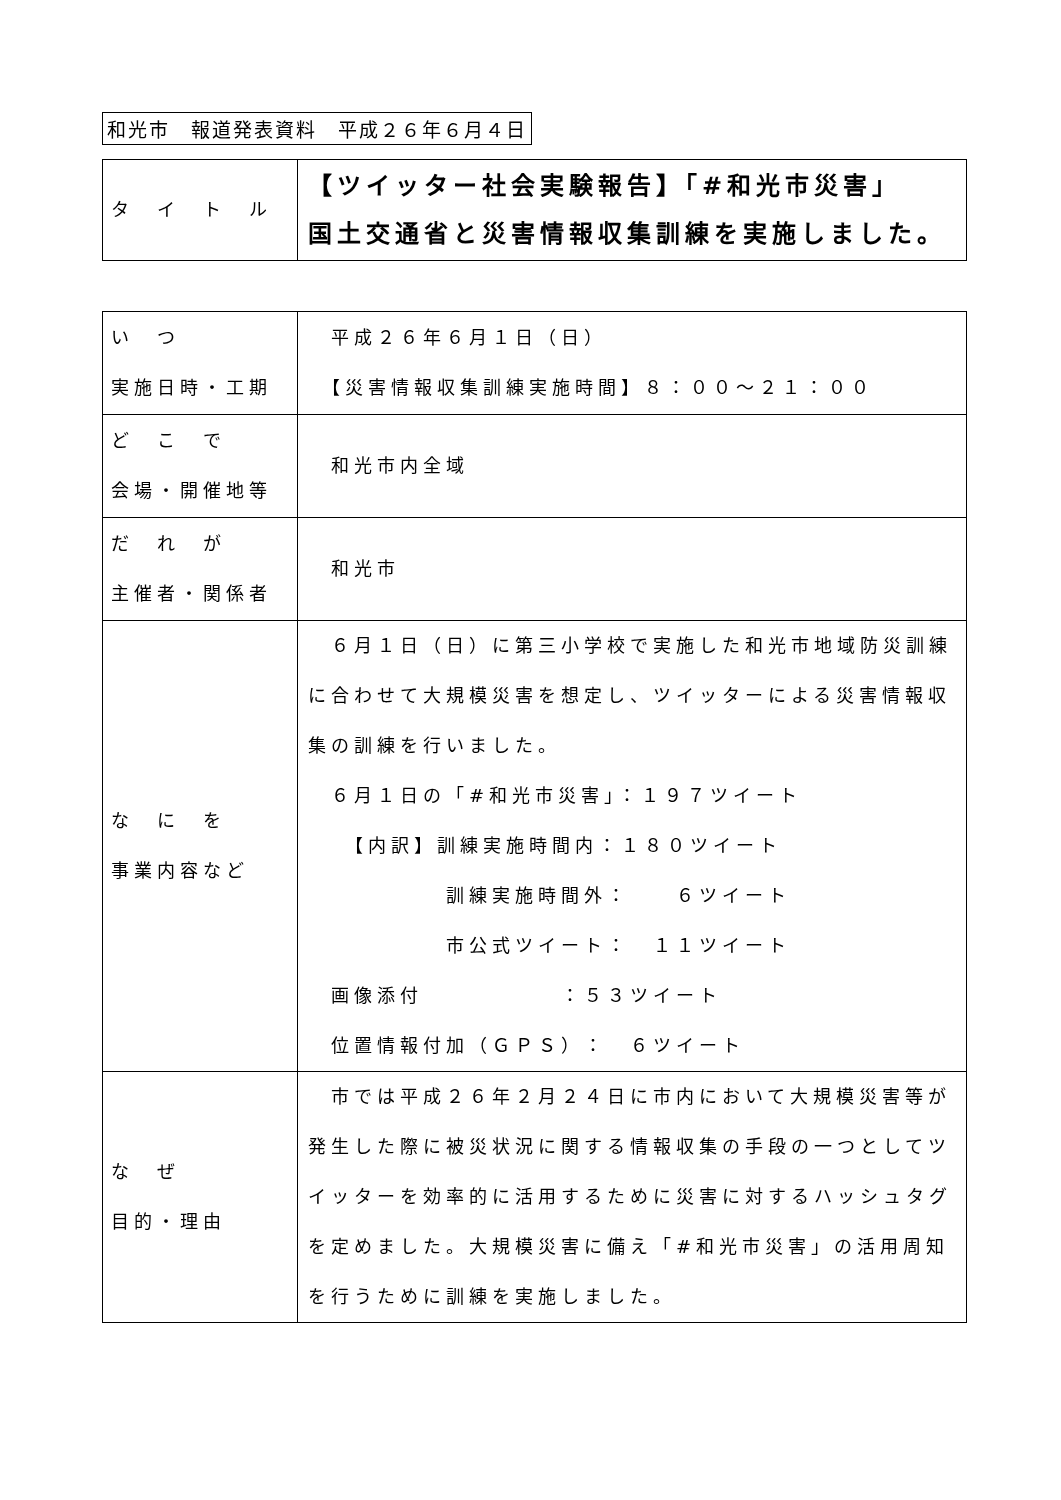和光市　報道発表資料　平成２６年６月４日
| タ イ ト ル | 【ツイッター社会実験報告】「#和光市災害」 国土交通省と災害情報収集訓練を実施しました。 |
| い つ 実施日時・工期 | 平成２６年６月１日（日） 【災害情報収集訓練実施時間】８：００〜２１：００ |
| ど こ で 会場・開催地等 | 和光市内全域 |
| だ れ が 主催者・関係者 | 和光市 |
| な に を 事業内容など | ６月１日（日）に第三小学校で実施した和光市地域防災訓練に合わせて大規模災害を想定し、ツイッターによる災害情報収集の訓練を行いました。 ６月１日の「#和光市災害」：１９７ツイート 【内訳】訓練実施時間内：１８０ツイート 訓練実施時間外： ６ツイート 市公式ツイート： １１ツイート 画像添付 ：５３ツイート 位置情報付加（ＧＰＳ）： ６ツイート |
| な ぜ 目的・理由 | 市では平成２６年２月２４日に市内において大規模災害等が発生した際に被災状況に関する情報収集の手段の一つとしてツイッターを効率的に活用するために災害に対するハッシュタグを定めました。大規模災害に備え「#和光市災害」の活用周知を行うために訓練を実施しました。 |